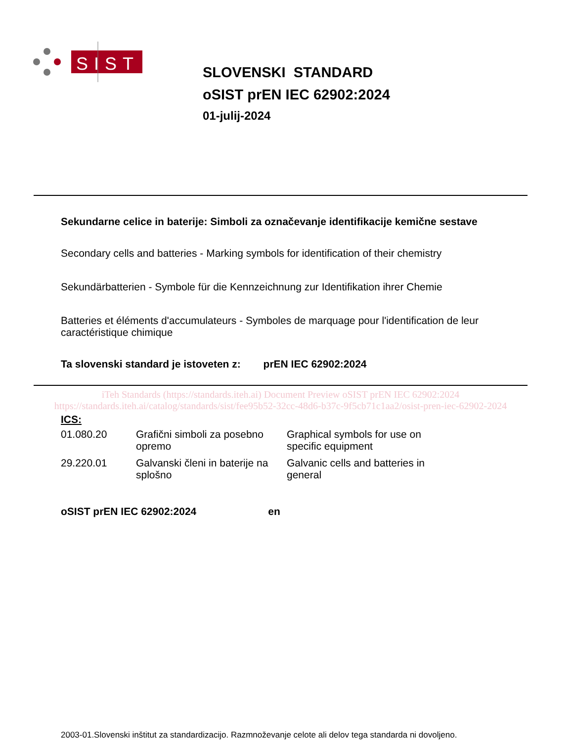SIST
SLOVENSKI STANDARD
oSIST prEN IEC 62902:2024
01-julij-2024
Sekundarne celice in baterije: Simboli za označevanje identifikacije kemične sestave
Secondary cells and batteries - Marking symbols for identification of their chemistry
Sekundärbatterien - Symbole für die Kennzeichnung zur Identifikation ihrer Chemie
Batteries et éléments d'accumulateurs - Symboles de marquage pour l'identification de leur caractéristique chimique
Ta slovenski standard je istoveten z: prEN IEC 62902:2024
iTeh Standards (https://standards.iteh.ai) Document Preview oSIST prEN IEC 62902:2024 https://standards.iteh.ai/catalog/standards/sist/fee95b52-32cc-48d6-b37c-9f5cb71c1aa2/osist-pren-iec-62902-2024
ICS:
| 01.080.20 | Grafični simboli za posebno opremo | Graphical symbols for use on specific equipment |
| 29.220.01 | Galvanski členi in baterije na splošno | Galvanic cells and batteries in general |
oSIST prEN IEC 62902:2024 en
2003-01.Slovenski inštitut za standardizacijo. Razmnoževanje celote ali delov tega standarda ni dovoljeno.